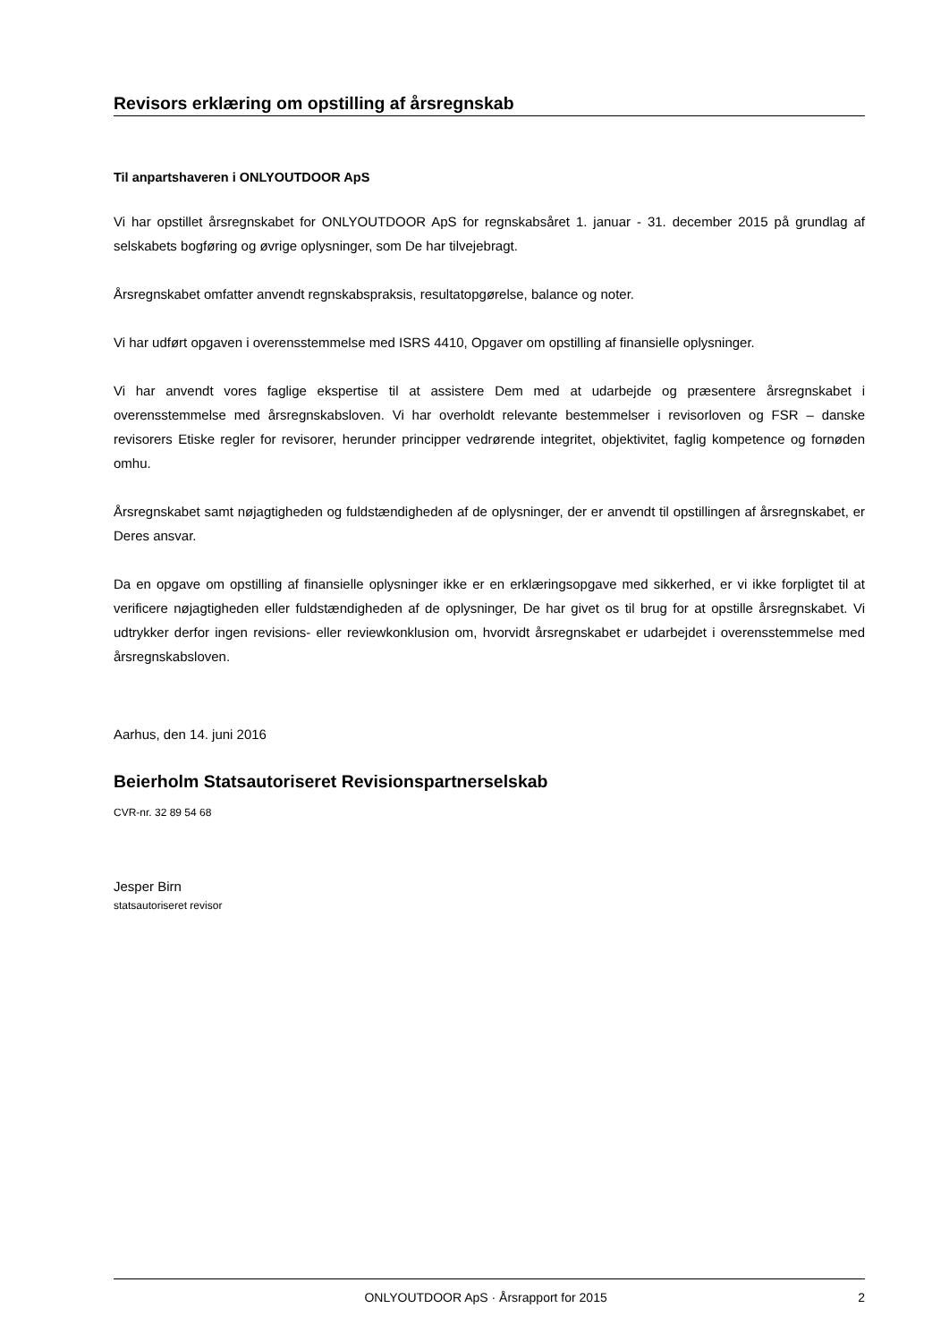Revisors erklæring om opstilling af årsregnskab
Til anpartshaveren i ONLYOUTDOOR ApS
Vi har opstillet årsregnskabet for ONLYOUTDOOR ApS for regnskabsåret 1. januar - 31. december 2015 på grundlag af selskabets bogføring og øvrige oplysninger, som De har tilvejebragt.
Årsregnskabet omfatter anvendt regnskabspraksis, resultatopgørelse, balance og noter.
Vi har udført opgaven i overensstemmelse med ISRS 4410, Opgaver om opstilling af finansielle oplysninger.
Vi har anvendt vores faglige ekspertise til at assistere Dem med at udarbejde og præsentere årsregnskabet i overensstemmelse med årsregnskabsloven. Vi har overholdt relevante bestemmelser i revisorloven og FSR – danske revisorers Etiske regler for revisorer, herunder principper vedrørende integritet, objektivitet, faglig kompetence og fornøden omhu.
Årsregnskabet samt nøjagtigheden og fuldstændigheden af de oplysninger, der er anvendt til opstillingen af årsregnskabet, er Deres ansvar.
Da en opgave om opstilling af finansielle oplysninger ikke er en erklæringsopgave med sikkerhed, er vi ikke forpligtet til at verificere nøjagtigheden eller fuldstændigheden af de oplysninger, De har givet os til brug for at opstille årsregnskabet. Vi udtrykker derfor ingen revisions- eller reviewkonklusion om, hvorvidt årsregnskabet er udarbejdet i overensstemmelse med årsregnskabsloven.
Aarhus, den 14. juni 2016
Beierholm Statsautoriseret Revisionspartnerselskab
CVR-nr. 32 89 54 68
Jesper Birn
statsautoriseret revisor
ONLYOUTDOOR ApS · Årsrapport for 2015 2